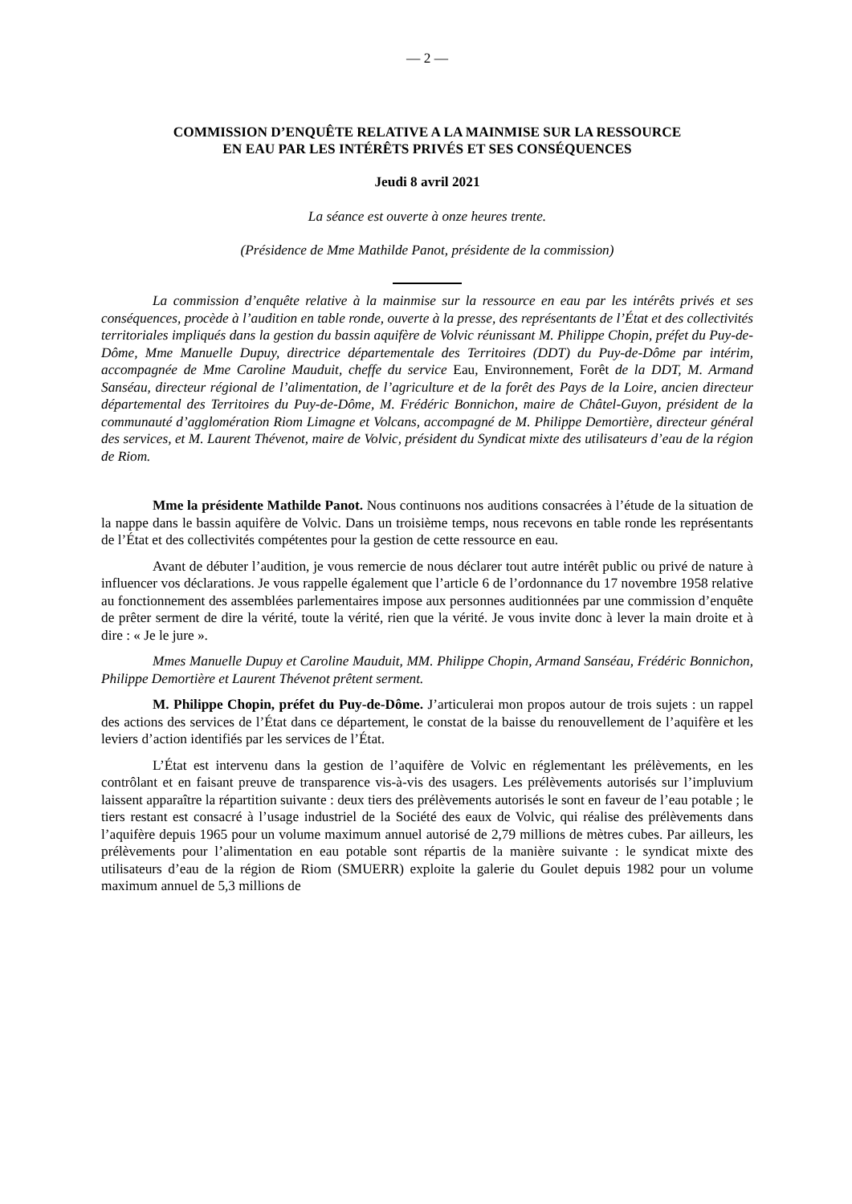— 2 —
COMMISSION D’ENQUÊTE RELATIVE A LA MAINMISE SUR LA RESSOURCE
EN EAU PAR LES INTÉRÊTS PRIVÉS ET SES CONSÉQUENCES
Jeudi 8 avril 2021
La séance est ouverte à onze heures trente.
(Présidence de Mme Mathilde Panot, présidente de la commission)
La commission d’enquête relative à la mainmise sur la ressource en eau par les intérêts privés et ses conséquences, procède à l’audition en table ronde, ouverte à la presse, des représentants de l’État et des collectivités territoriales impliqués dans la gestion du bassin aquifère de Volvic réunissant M. Philippe Chopin, préfet du Puy-de-Dôme, Mme Manuelle Dupuy, directrice départementale des Territoires (DDT) du Puy-de-Dôme par intérim, accompagnée de Mme Caroline Mauduit, cheffe du service Eau, Environnement, Forêt de la DDT, M. Armand Sanséau, directeur régional de l’alimentation, de l’agriculture et de la forêt des Pays de la Loire, ancien directeur départemental des Territoires du Puy-de-Dôme, M. Frédéric Bonnichon, maire de Châtel-Guyon, président de la communauté d’agglomération Riom Limagne et Volcans, accompagné de M. Philippe Demortière, directeur général des services, et M. Laurent Thévenot, maire de Volvic, président du Syndicat mixte des utilisateurs d’eau de la région de Riom.
Mme la présidente Mathilde Panot. Nous continuons nos auditions consacrées à l’étude de la situation de la nappe dans le bassin aquifère de Volvic. Dans un troisième temps, nous recevons en table ronde les représentants de l’État et des collectivités compétentes pour la gestion de cette ressource en eau.
Avant de débuter l’audition, je vous remercie de nous déclarer tout autre intérêt public ou privé de nature à influencer vos déclarations. Je vous rappelle également que l’article 6 de l’ordonnance du 17 novembre 1958 relative au fonctionnement des assemblées parlementaires impose aux personnes auditionnées par une commission d’enquête de prêter serment de dire la vérité, toute la vérité, rien que la vérité. Je vous invite donc à lever la main droite et à dire : « Je le jure ».
Mmes Manuelle Dupuy et Caroline Mauduit, MM. Philippe Chopin, Armand Sanséau, Frédéric Bonnichon, Philippe Demortière et Laurent Thévenot prêtent serment.
M. Philippe Chopin, préfet du Puy-de-Dôme. J’articulerai mon propos autour de trois sujets : un rappel des actions des services de l’État dans ce département, le constat de la baisse du renouvellement de l’aquifère et les leviers d’action identifiés par les services de l’État.
L’État est intervenu dans la gestion de l’aquifère de Volvic en réglementant les prélèvements, en les contrôlant et en faisant preuve de transparence vis-à-vis des usagers. Les prélèvements autorisés sur l’impluvium laissent apparaître la répartition suivante : deux tiers des prélèvements autorisés le sont en faveur de l’eau potable ; le tiers restant est consacré à l’usage industriel de la Société des eaux de Volvic, qui réalise des prélèvements dans l’aquifère depuis 1965 pour un volume maximum annuel autorisé de 2,79 millions de mètres cubes. Par ailleurs, les prélèvements pour l’alimentation en eau potable sont répartis de la manière suivante : le syndicat mixte des utilisateurs d’eau de la région de Riom (SMUERR) exploite la galerie du Goulet depuis 1982 pour un volume maximum annuel de 5,3 millions de